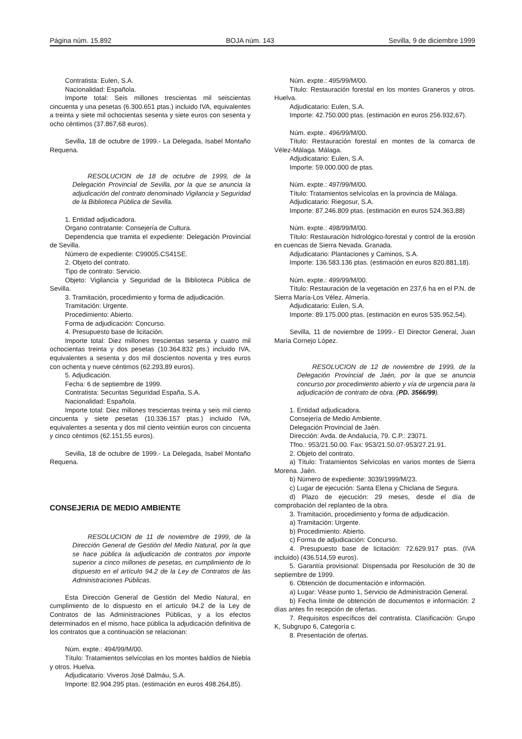Página núm. 15.892 BOJA núm. 143 Sevilla, 9 de diciembre 1999
Contratista: Eulen, S.A.
Nacionalidad: Española.
Importe total: Seis millones trescientas mil seiscientas cincuenta y una pesetas (6.300.651 ptas.) incluido IVA, equivalentes a treinta y siete mil ochocientas sesenta y siete euros con sesenta y ocho céntimos (37.867,68 euros).
Sevilla, 18 de octubre de 1999.- La Delegada, Isabel Montaño Requena.
RESOLUCION de 18 de octubre de 1999, de la Delegación Provincial de Sevilla, por la que se anuncia la adjudicación del contrato denominado Vigilancia y Seguridad de la Biblioteca Pública de Sevilla.
1. Entidad adjudicadora.
Organo contratante: Consejería de Cultura.
Dependencia que tramita el expediente: Delegación Provincial de Sevilla.
Número de expediente: C99005.CS41SE.
2. Objeto del contrato.
Tipo de contrato: Servicio.
Objeto: Vigilancia y Seguridad de la Biblioteca Pública de Sevilla.
3. Tramitación, procedimiento y forma de adjudicación.
Tramitación: Urgente.
Procedimiento: Abierto.
Forma de adjudicación: Concurso.
4. Presupuesto base de licitación.
Importe total: Diez millones trescientas sesenta y cuatro mil ochocientas treinta y dos pesetas (10.364.832 pts.) incluido IVA, equivalentes a sesenta y dos mil doscientos noventa y tres euros con ochenta y nueve céntimos (62.293,89 euros).
5. Adjudicación.
Fecha: 6 de septiembre de 1999.
Contratista: Securitas Seguridad España, S.A.
Nacionalidad: Española.
Importe total: Diez millones trescientas treinta y seis mil ciento cincuenta y siete pesetas (10.336.157 ptas.) incluido IVA, equivalentes a sesenta y dos mil ciento veintiún euros con cincuenta y cinco céntimos (62.151,55 euros).
Sevilla, 18 de octubre de 1999.- La Delegada, Isabel Montaño Requena.
CONSEJERIA DE MEDIO AMBIENTE
RESOLUCION de 11 de noviembre de 1999, de la Dirección General de Gestión del Medio Natural, por la que se hace pública la adjudicación de contratos por importe superior a cinco millones de pesetas, en cumplimiento de lo dispuesto en el artículo 94.2 de la Ley de Contratos de las Administraciones Públicas.
Esta Dirección General de Gestión del Medio Natural, en cumplimiento de lo dispuesto en el artículo 94.2 de la Ley de Contratos de las Administraciones Públicas, y a los efectos determinados en el mismo, hace pública la adjudicación definitiva de los contratos que a continuación se relacionan:
Núm. expte.: 494/99/M/00.
Título: Tratamientos selvícolas en los montes baldíos de Niebla y otros. Huelva.
Adjudicatario: Viveros José Dalmáu, S.A.
Importe: 82.904.295 ptas. (estimación en euros 498.264,85).
Núm. expte.: 495/99/M/00.
Título: Restauración forestal en los montes Graneros y otros. Huelva.
Adjudicatario: Eulen, S.A.
Importe: 42.750.000 ptas. (estimación en euros 256.932,67).
Núm. expte.: 496/99/M/00.
Título: Restauración forestal en montes de la comarca de Vélez-Málaga. Málaga.
Adjudicatario: Eulen, S.A.
Importe: 59.000.000 de ptas.
Núm. expte.: 497/99/M/00.
Título: Tratamientos selvícolas en la provincia de Málaga.
Adjudicatario: Riegosur, S.A.
Importe: 87.246.809 ptas. (estimación en euros 524.363,88)
Núm. expte.: 498/99/M/00.
Título: Restauración hidrológico-forestal y control de la erosión en cuencas de Sierra Nevada. Granada.
Adjudicatario: Plantaciones y Caminos, S.A.
Importe: 136.583.136 ptas. (estimación en euros 820.881,18).
Núm. expte.: 499/99/M/00.
Título: Restauración de la vegetación en 237,6 ha en el P.N. de Sierra María-Los Vélez. Almería.
Adjudicatario: Eulen, S.A.
Importe: 89.175.000 ptas. (estimación en euros 535.952,54).
Sevilla, 11 de noviembre de 1999.- El Director General, Juan María Cornejo López.
RESOLUCION de 12 de noviembre de 1999, de la Delegación Provincial de Jaén, por la que se anuncia concurso por procedimiento abierto y vía de urgencia para la adjudicación de contrato de obra. (PD. 3566/99).
1. Entidad adjudicadora.
Consejería de Medio Ambiente.
Delegación Provincial de Jaén.
Dirección: Avda. de Andalucía, 79. C.P.: 23071.
Tfno.: 953/21.50.00. Fax: 953/21.50.07-953/27.21.91.
2. Objeto del contrato.
a) Título: Tratamientos Selvícolas en varios montes de Sierra Morena. Jaén.
b) Número de expediente: 3039/1999/M/23.
c) Lugar de ejecución: Santa Elena y Chiclana de Segura.
d) Plazo de ejecución: 29 meses, desde el día de comprobación del replanteo de la obra.
3. Tramitación, procedimiento y forma de adjudicación.
a) Tramitación: Urgente.
b) Procedimiento: Abierto.
c) Forma de adjudicación: Concurso.
4. Presupuesto base de licitación: 72.629.917 ptas. (IVA incluido) (436.514,59 euros).
5. Garantía provisional: Dispensada por Resolución de 30 de septiembre de 1999.
6. Obtención de documentación e información.
a) Lugar: Véase punto 1, Servicio de Administración General.
b) Fecha límite de obtención de documentos e información: 2 días antes fin recepción de ofertas.
7. Requisitos específicos del contratista. Clasificación: Grupo K, Subgrupo 6, Categoría c.
8. Presentación de ofertas.